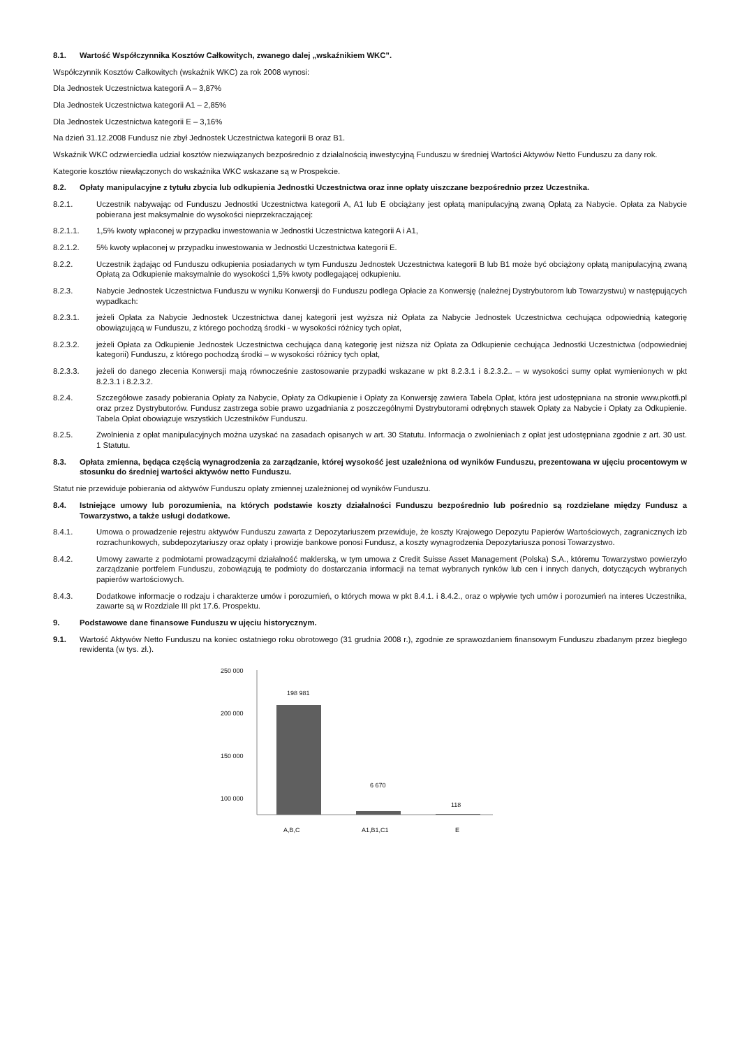8.1. Wartość Współczynnika Kosztów Całkowitych, zwanego dalej „wskaźnikiem WKC”.
Współczynnik Kosztów Całkowitych (wskaźnik WKC) za rok 2008 wynosi:
Dla Jednostek Uczestnictwa kategorii A – 3,87%
Dla Jednostek Uczestnictwa kategorii A1 – 2,85%
Dla Jednostek Uczestnictwa kategorii E – 3,16%
Na dzień 31.12.2008 Fundusz nie zbył Jednostek Uczestnictwa kategorii B oraz B1.
Wskaźnik WKC odzwierciedla udział kosztów niezwiązanych bezpośrednio z działalnością inwestycyjną Funduszu w średniej Wartości Aktywów Netto Funduszu za dany rok.
Kategorie kosztów niewłączonych do wskaźnika WKC wskazane są w Prospekcie.
8.2. Opłaty manipulacyjne z tytułu zbycia lub odkupienia Jednostki Uczestnictwa oraz inne opłaty uiszczane bezpośrednio przez Uczestnika.
8.2.1. Uczestnik nabywając od Funduszu Jednostki Uczestnictwa kategorii A, A1 lub E obciążany jest opłatą manipulacyjną zwaną Opłatą za Nabycie. Opłata za Nabycie pobierana jest maksymalnie do wysokości nieprzekraczającej:
8.2.1.1. 1,5% kwoty wpłaconej w przypadku inwestowania w Jednostki Uczestnictwa kategorii A i A1,
8.2.1.2. 5% kwoty wpłaconej w przypadku inwestowania w Jednostki Uczestnictwa kategorii E.
8.2.2. Uczestnik żądając od Funduszu odkupienia posiadanych w tym Funduszu Jednostek Uczestnictwa kategorii B lub B1 może być obciążony opłatą manipulacyjną zwaną Opłatą za Odkupienie maksymalnie do wysokości 1,5% kwoty podlegającej odkupieniu.
8.2.3. Nabycie Jednostek Uczestnictwa Funduszu w wyniku Konwersji do Funduszu podlega Opłacie za Konwersję (należnej Dystrybutorom lub Towarzystwu) w następujących wypadkach:
8.2.3.1. jeżeli Opłata za Nabycie Jednostek Uczestnictwa danej kategorii jest wyższa niż Opłata za Nabycie Jednostek Uczestnictwa cechująca odpowiednią kategorię obowiązującą w Funduszu, z którego pochodzą środki - w wysokości różnicy tych opłat,
8.2.3.2. jeżeli Opłata za Odkupienie Jednostek Uczestnictwa cechująca daną kategorię jest niższa niż Opłata za Odkupienie cechująca Jednostki Uczestnictwa (odpowiedniej kategorii) Funduszu, z którego pochodzą środki – w wysokości różnicy tych opłat,
8.2.3.3. jeżeli do danego zlecenia Konwersji mają równocześnie zastosowanie przypadki wskazane w pkt 8.2.3.1 i 8.2.3.2.. – w wysokości sumy opłat wymienionych w pkt 8.2.3.1 i 8.2.3.2.
8.2.4. Szczegółowe zasady pobierania Opłaty za Nabycie, Opłaty za Odkupienie i Opłaty za Konwersję zawiera Tabela Opłat, która jest udostępniana na stronie www.pkotfi.pl oraz przez Dystrybutorów. Fundusz zastrzega sobie prawo uzgadniania z poszczególnymi Dystrybutorami odrębnych stawek Opłaty za Nabycie i Opłaty za Odkupienie. Tabela Opłat obowiązuje wszystkich Uczestników Funduszu.
8.2.5. Zwolnienia z opłat manipulacyjnych można uzyskać na zasadach opisanych w art. 30 Statutu. Informacja o zwolnieniach z opłat jest udostępniana zgodnie z art. 30 ust. 1 Statutu.
8.3. Opłata zmienna, będąca częścią wynagrodzenia za zarządzanie, której wysokość jest uzależniona od wyników Funduszu, prezentowana w ujęciu procentowym w stosunku do średniej wartości aktywów netto Funduszu.
Statut nie przewiduje pobierania od aktywów Funduszu opłaty zmiennej uzależnionej od wyników Funduszu.
8.4. Istniejące umowy lub porozumienia, na których podstawie koszty działalności Funduszu bezpośrednio lub pośrednio są rozdzielane między Fundusz a Towarzystwo, a także usługi dodatkowe.
8.4.1. Umowa o prowadzenie rejestru aktywów Funduszu zawarta z Depozytariuszem przewiduje, że koszty Krajowego Depozytu Papierów Wartościowych, zagranicznych izb rozrachunkowych, subdepozytariuszy oraz opłaty i prowizje bankowe ponosi Fundusz, a koszty wynagrodzenia Depozytariusza ponosi Towarzystwo.
8.4.2. Umowy zawarte z podmiotami prowadzącymi działalność maklerską, w tym umowa z Credit Suisse Asset Management (Polska) S.A., któremu Towarzystwo powierzyło zarządzanie portfelem Funduszu, zobowiązują te podmioty do dostarczania informacji na temat wybranych rynków lub cen i innych danych, dotyczących wybranych papierów wartościowych.
8.4.3. Dodatkowe informacje o rodzaju i charakterze umów i porozumień, o których mowa w pkt 8.4.1. i 8.4.2., oraz o wpływie tych umów i porozumień na interes Uczestnika, zawarte są w Rozdziale III pkt 17.6. Prospektu.
9. Podstawowe dane finansowe Funduszu w ujęciu historycznym.
9.1. Wartość Aktywów Netto Funduszu na koniec ostatniego roku obrotowego (31 grudnia 2008 r.), zgodnie ze sprawozdaniem finansowym Funduszu zbadanym przez biegłego rewidenta (w tys. zł.).
250 000
200 000
150 000
100 000
0
198 981
6 670
118
A,B,C
A1,B1,C1
E
50 000 0